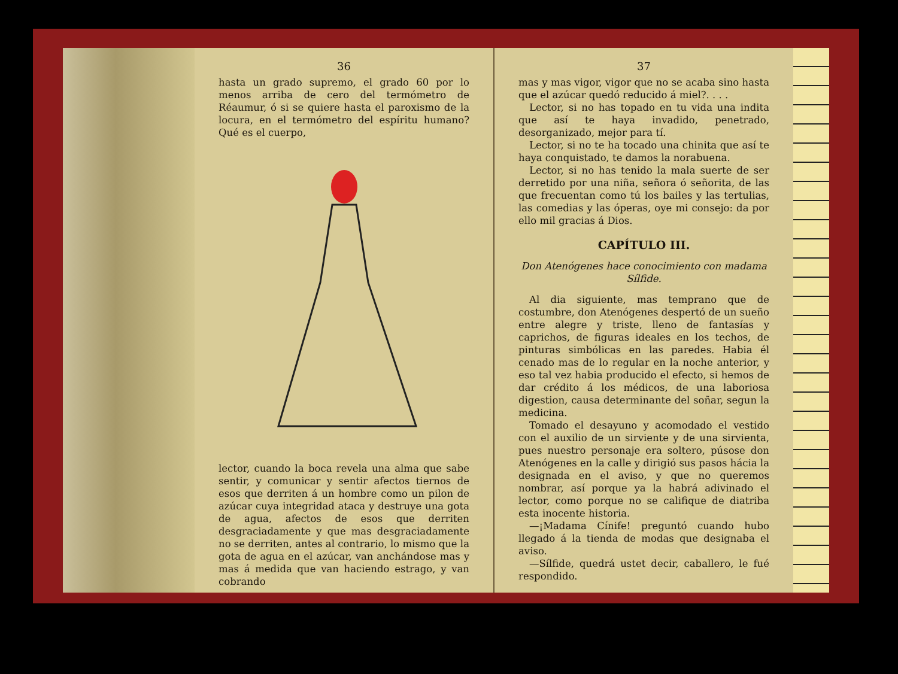36
hasta un grado supremo, el grado 60 por lo menos arriba de cero del termómetro de Réaumur, ó si se quiere hasta el paroxismo de la locura, en el termómetro del espíritu humano? Qué es el cuerpo,
lector, cuando la boca revela una alma que sabe sentir, y comunicar y sentir afectos tiernos de esos que derriten á un hombre como un pilon de azúcar cuya integridad ataca y destruye una gota de agua, afectos de esos que derriten desgraciadamente y que mas desgraciadamente no se derriten, antes al contrario, lo mismo que la gota de agua en el azúcar, van anchándose mas y mas á medida que van haciendo estrago, y van cobrando
37
mas y mas vigor, vigor que no se acaba sino hasta que el azúcar quedó reducido á miel?. . . .
Lector, si no has topado en tu vida una indita que así te haya invadido, penetrado, desorganizado, mejor para tí.
Lector, si no te ha tocado una chinita que así te haya conquistado, te damos la norabuena.
Lector, si no has tenido la mala suerte de ser derretido por una niña, señora ó señorita, de las que frecuentan como tú los bailes y las tertulias, las comedias y las óperas, oye mi consejo: da por ello mil gracias á Dios.
CAPÍTULO III.
Don Atenógenes hace conocimiento con madama Sílfide.
Al dia siguiente, mas temprano que de costumbre, don Atenógenes despertó de un sueño entre alegre y triste, lleno de fantasías y caprichos, de figuras ideales en los techos, de pinturas simbólicas en las paredes. Habia él cenado mas de lo regular en la noche anterior, y eso tal vez habia producido el efecto, si hemos de dar crédito á los médicos, de una laboriosa digestion, causa determinante del soñar, segun la medicina.
Tomado el desayuno y acomodado el vestido con el auxilio de un sirviente y de una sirvienta, pues nuestro personaje era soltero, púsose don Atenógenes en la calle y dirigió sus pasos hácia la designada en el aviso, y que no queremos nombrar, así porque ya la habrá adivinado el lector, como porque no se califique de diatriba esta inocente historia.
—¡Madama Cínife! preguntó cuando hubo llegado á la tienda de modas que designaba el aviso.
—Sílfide, quedrá ustet decir, caballero, le fué respondido.